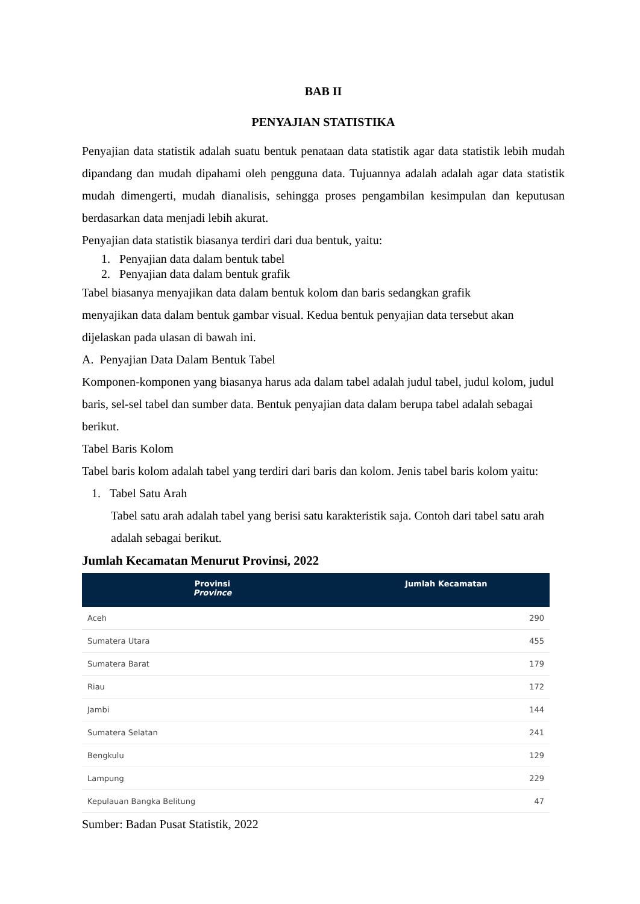BAB II
PENYAJIAN STATISTIKA
Penyajian data statistik adalah suatu bentuk penataan data statistik agar data statistik lebih mudah dipandang dan mudah dipahami oleh pengguna data. Tujuannya adalah adalah agar data statistik mudah dimengerti, mudah dianalisis, sehingga proses pengambilan kesimpulan dan keputusan berdasarkan data menjadi lebih akurat.
Penyajian data statistik biasanya terdiri dari dua bentuk, yaitu:
1. Penyajian data dalam bentuk tabel
2. Penyajian data dalam bentuk grafik
Tabel biasanya menyajikan data dalam bentuk kolom dan baris sedangkan grafik
menyajikan data dalam bentuk gambar visual. Kedua bentuk penyajian data tersebut akan
dijelaskan pada ulasan di bawah ini.
A. Penyajian Data Dalam Bentuk Tabel
Komponen-komponen yang biasanya harus ada dalam tabel adalah judul tabel, judul kolom, judul baris, sel-sel tabel dan sumber data. Bentuk penyajian data dalam berupa tabel adalah sebagai berikut.
Tabel Baris Kolom
Tabel baris kolom adalah tabel yang terdiri dari baris dan kolom. Jenis tabel baris kolom yaitu:
1. Tabel Satu Arah
Tabel satu arah adalah tabel yang berisi satu karakteristik saja. Contoh dari tabel satu arah adalah sebagai berikut.
Jumlah Kecamatan Menurut Provinsi, 2022
| Provinsi Province | Jumlah Kecamatan |
| --- | --- |
| Aceh | 290 |
| Sumatera Utara | 455 |
| Sumatera Barat | 179 |
| Riau | 172 |
| Jambi | 144 |
| Sumatera Selatan | 241 |
| Bengkulu | 129 |
| Lampung | 229 |
| Kepulauan Bangka Belitung | 47 |
Sumber: Badan Pusat Statistik, 2022